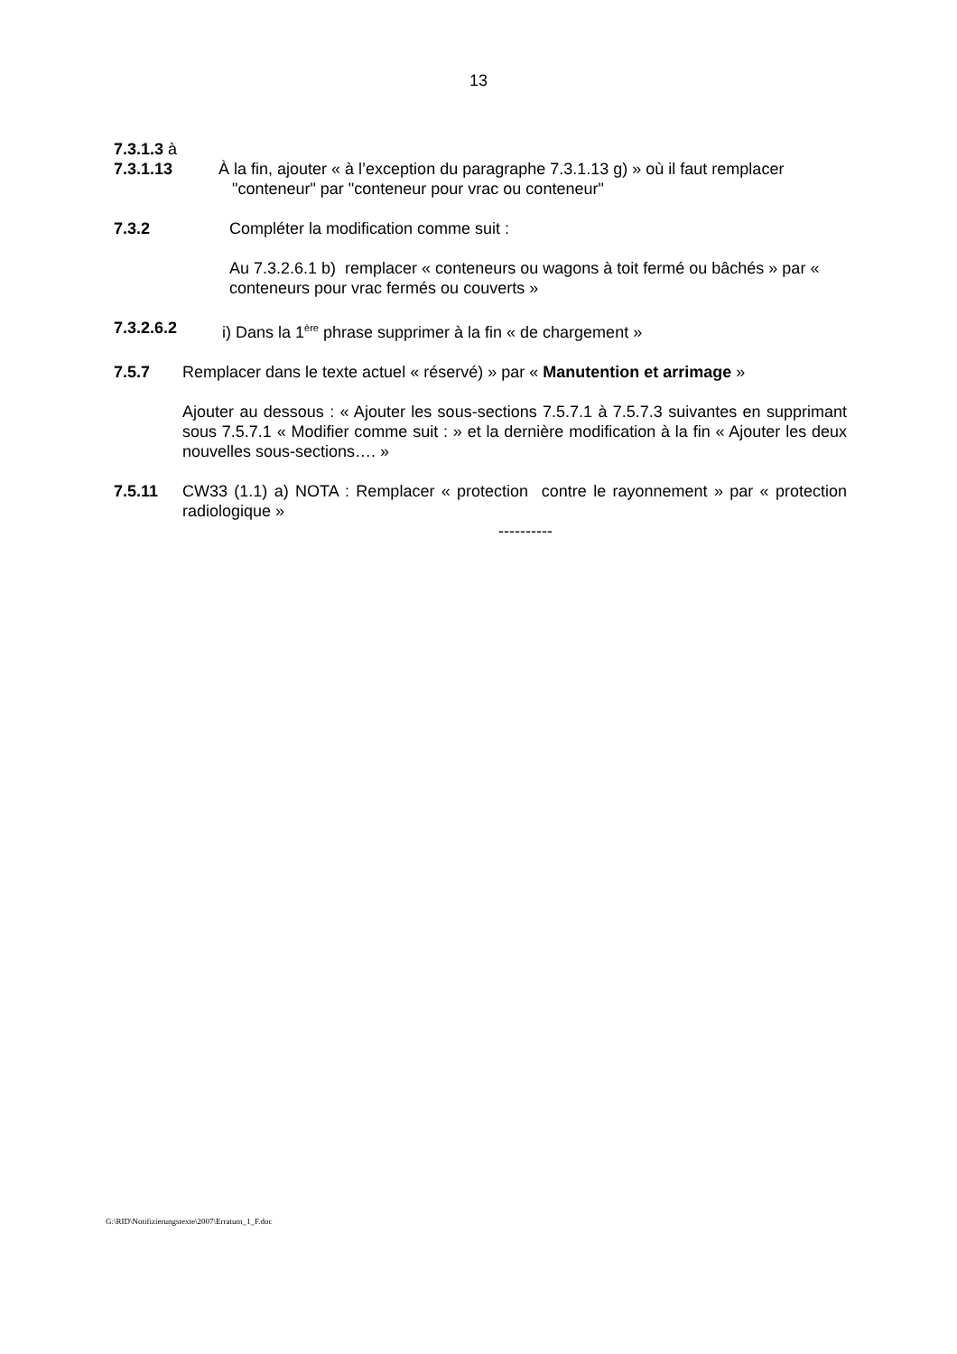13
7.3.1.3 à
7.3.1.13 À la fin, ajouter « à l’exception du paragraphe 7.3.1.13 g) » où il faut remplacer
"conteneur" par "conteneur pour vrac ou conteneur"
7.3.2 Compléter la modification comme suit :
Au 7.3.2.6.1 b) remplacer « conteneurs ou wagons à toit fermé ou bâchés » par « conteneurs pour vrac fermés ou couverts »
7.3.2.6.2 i) Dans la 1<sup>ère</sup> phrase supprimer à la fin « de chargement »
7.5.7 Remplacer dans le texte actuel « réservé) » par « Manutention et arrimage »
Ajouter au dessous : « Ajouter les sous-sections 7.5.7.1 à 7.5.7.3 suivantes en supprimant sous 7.5.7.1 « Modifier comme suit : » et la dernière modification à la fin « Ajouter les deux nouvelles sous-sections…. »
7.5.11 CW33 (1.1) a) NOTA : Remplacer « protection contre le rayonnement » par « protection radiologique »
----------
G:\RID\Notifizierungstexte\2007\Erratum_1_F.doc